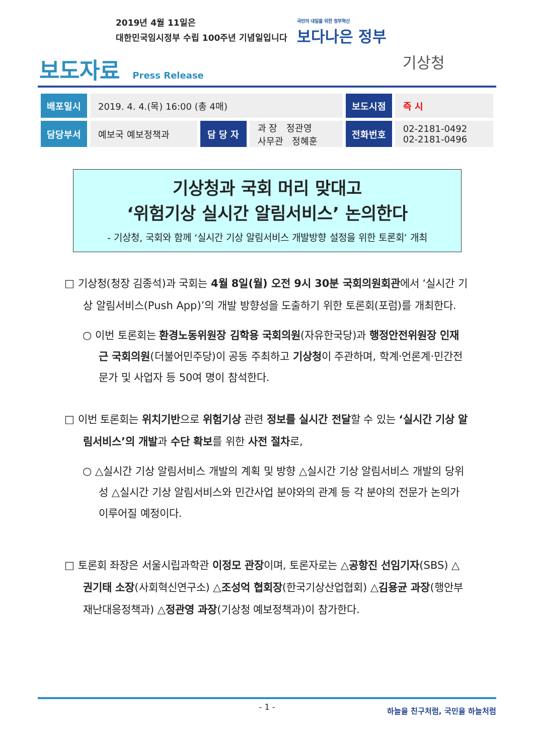2019년 4월 11일은
대한민국임시정부 수립 100주년 기념일입니다
국민의 내일을 위한 정부혁신
보다나은 정부
보도자료 Press Release 기상청
| 배포일시 | 2019. 4. 4.(목) 16:00 (총 4매) | | | 보도시점 | 즉 시 |
| 담당부서 | 예보국 예보정책과 | 담 당 자 | 과 장 정관영 사무관 정혜훈 | 전화번호 | 02-2181-0492 02-2181-0496 |
기상청과 국회 머리 맞대고
‘위험기상 실시간 알림서비스’ 논의한다
- 기상청, 국회와 함께 ‘실시간 기상 알림서비스 개발방향 설정을 위한 토론회’ 개최
□ 기상청(청장 김종석)과 국회는 4월 8일(월) 오전 9시 30분 국회의원회관에서 ‘실시간 기상 알림서비스(Push App)’의 개발 방향성을 도출하기 위한 토론회(포럼)를 개최한다.
○ 이번 토론회는 환경노동위원장 김학용 국회의원(자유한국당)과 행정안전위원장 인재근 국회의원(더불어민주당)이 공동 주최하고 기상청이 주관하며, 학계·언론계·민간전문가 및 사업자 등 50여 명이 참석한다.
□ 이번 토론회는 위치기반으로 위험기상 관련 정보를 실시간 전달할 수 있는 ‘실시간 기상 알림서비스’의 개발과 수단 확보를 위한 사전 절차로,
○ △실시간 기상 알림서비스 개발의 계획 및 방향 △실시간 기상 알림서비스 개발의 당위성 △실시간 기상 알림서비스와 민간사업 분야와의 관계 등 각 분야의 전문가 논의가 이루어질 예정이다.
□ 토론회 좌장은 서울시립과학관 이정모 관장이며, 토론자로는 △공항진 선임기자(SBS) △권기태 소장(사회혁신연구소) △조성억 협회장(한국기상산업협회) △김용균 과장(행안부 재난대응정책과) △정관영 과장(기상청 예보정책과)이 참가한다.
- 1 -
하늘을 친구처럼, 국민을 하늘처럼